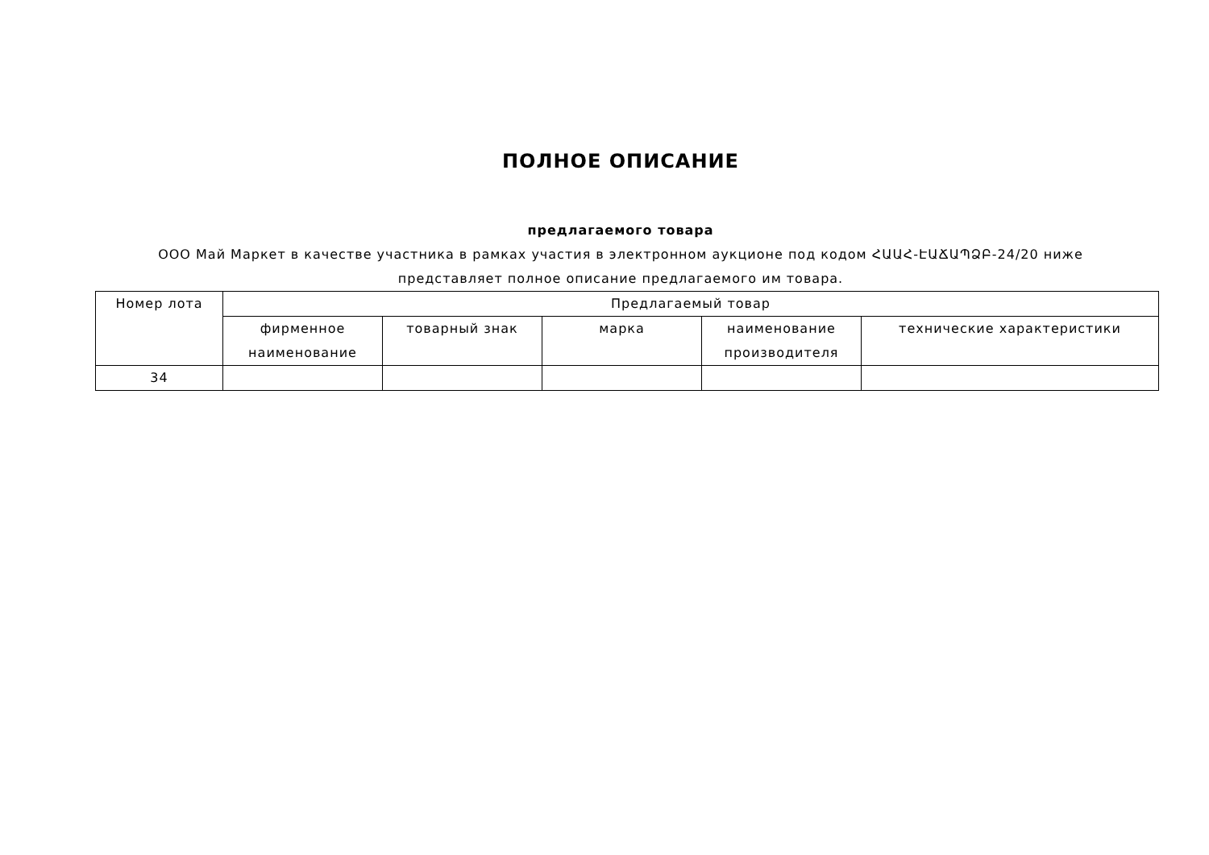ПОЛНОЕ ОПИСАНИЕ
предлагаемого товара
ООО Май Маркет в качестве участника в рамках участия в электронном аукционе под кодом ՀԱԱՀ-ԷԱՃԱՊՁԲ-24/20 ниже
представляет полное описание предлагаемого им товара.
| Номер лота | Предлагаемый товар | | | | |
| --- | --- | --- | --- | --- | --- |
| | фирменное наименование | товарный знак | марка | наименование производителя | технические характеристики |
| 34 | | | | | |